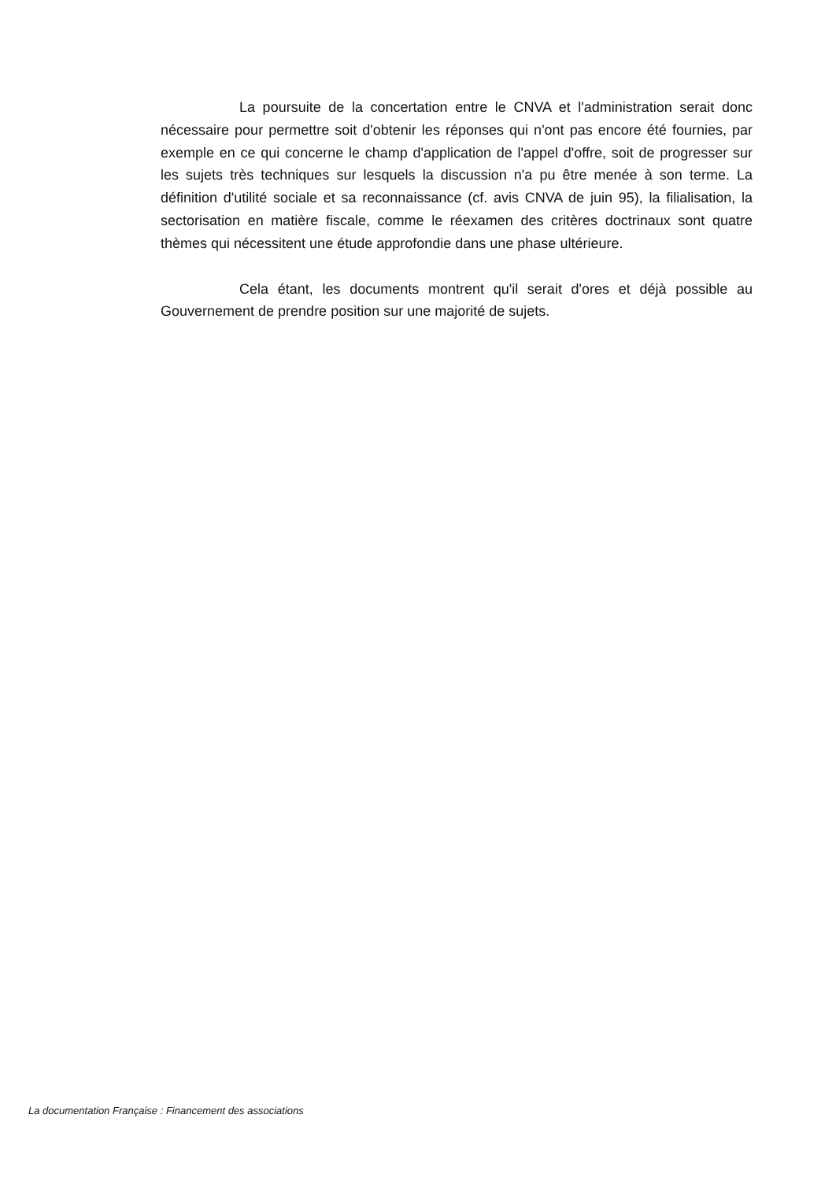La poursuite de la concertation entre le CNVA et l'administration serait donc nécessaire pour permettre soit d'obtenir les réponses qui n'ont pas encore été fournies, par exemple en ce qui concerne le champ d'application de l'appel d'offre, soit de progresser sur les sujets très techniques sur lesquels la discussion n'a pu être menée à son terme. La définition d'utilité sociale et sa reconnaissance (cf. avis CNVA de juin 95), la filialisation, la sectorisation en matière fiscale, comme le réexamen des critères doctrinaux sont quatre thèmes qui nécessitent une étude approfondie dans une phase ultérieure.
Cela étant, les documents montrent qu'il serait d'ores et déjà possible au Gouvernement de prendre position sur une majorité de sujets.
La documentation Française : Financement des associations